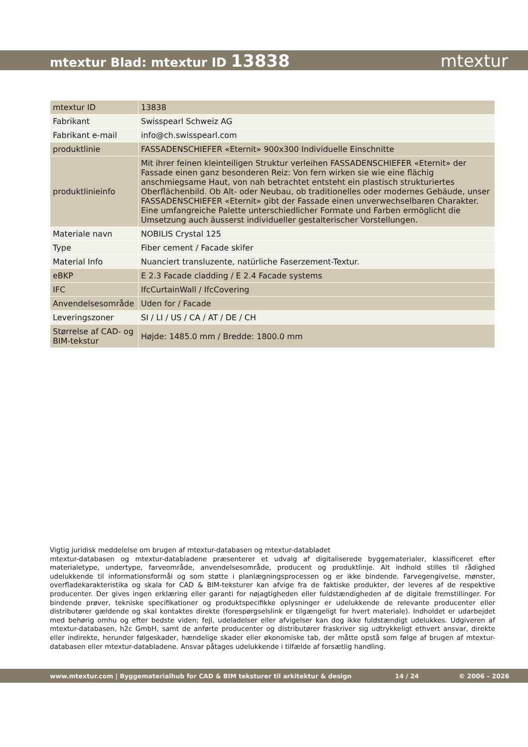mtextur Blad: mtextur ID 13838 mtextur
| mtextur ID | 13838 |
| Fabrikant | Swisspearl Schweiz AG |
| Fabrikant e-mail | info@ch.swisspearl.com |
| produktlinie | FASSADENSCHIEFER «Eternit» 900x300 Individuelle Einschnitte |
| produktlinieinfo | Mit ihrer feinen kleinteiligen Struktur verleihen FASSADENSCHIEFER «Eternit» der Fassade einen ganz besonderen Reiz: Von fern wirken sie wie eine flächig anschmiegsame Haut, von nah betrachtet entsteht ein plastisch strukturiertes Oberflächenbild. Ob Alt- oder Neubau, ob traditionelles oder modernes Gebäude, unser FASSADENSCHIEFER «Eternit» gibt der Fassade einen unverwechselbaren Charakter. Eine umfangreiche Palette unterschiedlicher Formate und Farben ermöglicht die Umsetzung auch äusserst individueller gestalterischer Vorstellungen. |
| Materiale navn | NOBILIS Crystal 125 |
| Type | Fiber cement / Facade skifer |
| Material Info | Nuanciert transluzente, natürliche Faserzement-Textur. |
| eBKP | E 2.3 Facade cladding / E 2.4 Facade systems |
| IFC | IfcCurtainWall / IfcCovering |
| Anvendelsesområde | Uden for / Facade |
| Leveringszoner | SI / LI / US / CA / AT / DE / CH |
| Størrelse af CAD- og BIM-tekstur | Højde: 1485.0 mm / Bredde: 1800.0 mm |
Vigtig juridisk meddelelse om brugen af mtextur-databasen og mtextur-databladet
mtextur-databasen og mtextur-databladene præsenterer et udvalg af digitaliserede byggematerialer, klassificeret efter materialetype, undertype, farveområde, anvendelsesområde, producent og produktlinje. Alt indhold stilles til rådighed udelukkende til informationsformål og som støtte i planlægningsprocessen og er ikke bindende. Farvegengivelse, mønster, overfladekarakteristika og skala for CAD & BIM-teksturer kan afvige fra de faktiske produkter, der leveres af de respektive producenter. Der gives ingen erklæring eller garanti for nøjagtigheden eller fuldstændigheden af de digitale fremstillinger. For bindende prøver, tekniske specifikationer og produktspecifikke oplysninger er udelukkende de relevante producenter eller distributører gældende og skal kontaktes direkte (forespørgselslink er tilgængeligt for hvert materiale). Indholdet er udarbejdet med behørig omhu og efter bedste viden; fejl, udeladelser eller afvigelser kan dog ikke fuldstændigt udelukkes. Udgiveren af mtextur-databasen, h2c GmbH, samt de anførte producenter og distributører fraskriver sig udtrykkeligt ethvert ansvar, direkte eller indirekte, herunder følgeskader, hændelige skader eller økonomiske tab, der måtte opstå som følge af brugen af mtextur-databasen eller mtextur-databladene. Ansvar påtages udelukkende i tilfælde af forsætlig handling.
www.mtextur.com | Byggematerialhub for CAD & BIM teksturer til arkitektur & design 14 / 24 © 2006 – 2026